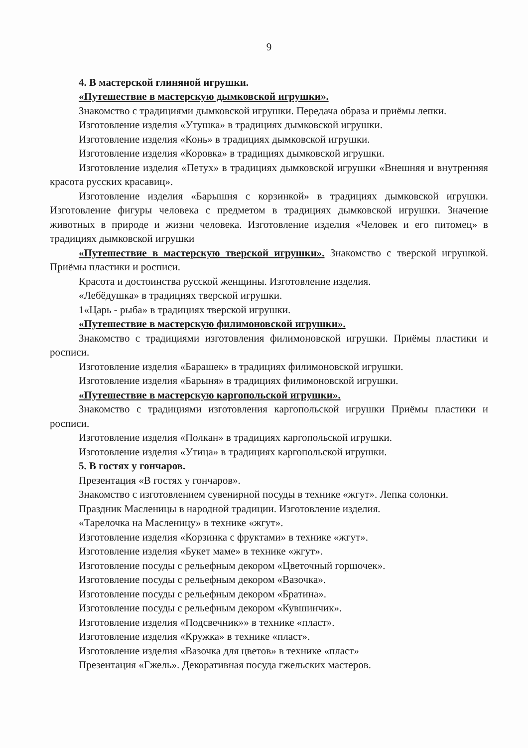9
4. В мастерской глиняной игрушки.
«Путешествие в мастерскую дымковской игрушки».
Знакомство с традициями дымковской игрушки. Передача образа и приёмы лепки.
Изготовление изделия «Утушка» в традициях дымковской игрушки.
Изготовление изделия «Конь» в традициях дымковской игрушки.
Изготовление изделия «Коровка» в традициях дымковской игрушки.
Изготовление изделия «Петух» в традициях дымковской игрушки «Внешняя и внутренняя красота русских красавиц».
Изготовление изделия «Барышня с корзинкой» в традициях дымковской игрушки. Изготовление фигуры человека с предметом в традициях дымковской игрушки. Значение животных в природе и жизни человека. Изготовление изделия «Человек и его питомец» в традициях дымковской игрушки
«Путешествие в мастерскую тверской игрушки». Знакомство с тверской игрушкой. Приёмы пластики и росписи.
Красота и достоинства русской женщины. Изготовление изделия.
«Лебёдушка» в традициях тверской игрушки.
1«Царь - рыба» в традициях тверской игрушки.
«Путешествие в мастерскую филимоновской игрушки».
Знакомство с традициями изготовления филимоновской игрушки. Приёмы пластики и росписи.
Изготовление изделия «Барашек» в традициях филимоновской игрушки.
Изготовление изделия «Барыня» в традициях филимоновской игрушки.
«Путешествие в мастерскую каргопольской игрушки».
Знакомство с традициями изготовления каргопольской игрушки Приёмы пластики и росписи.
Изготовление изделия «Полкан» в традициях каргопольской игрушки.
Изготовление изделия «Утица» в традициях каргопольской игрушки.
5. В гостях у гончаров.
Презентация «В гостях у гончаров».
Знакомство с изготовлением сувенирной посуды в технике «жгут». Лепка солонки.
Праздник Масленицы в народной традиции. Изготовление изделия.
«Тарелочка на Масленицу» в технике «жгут».
Изготовление изделия «Корзинка с фруктами» в технике «жгут».
Изготовление изделия «Букет маме» в технике «жгут».
Изготовление посуды с рельефным декором «Цветочный горшочек».
Изготовление посуды с рельефным декором «Вазочка».
Изготовление посуды с рельефным декором «Братина».
Изготовление посуды с рельефным декором «Кувшинчик».
Изготовление изделия «Подсвечник»» в технике «пласт».
Изготовление изделия «Кружка» в технике «пласт».
Изготовление изделия «Вазочка для цветов» в технике «пласт»
Презентация «Гжель». Декоративная посуда гжельских мастеров.